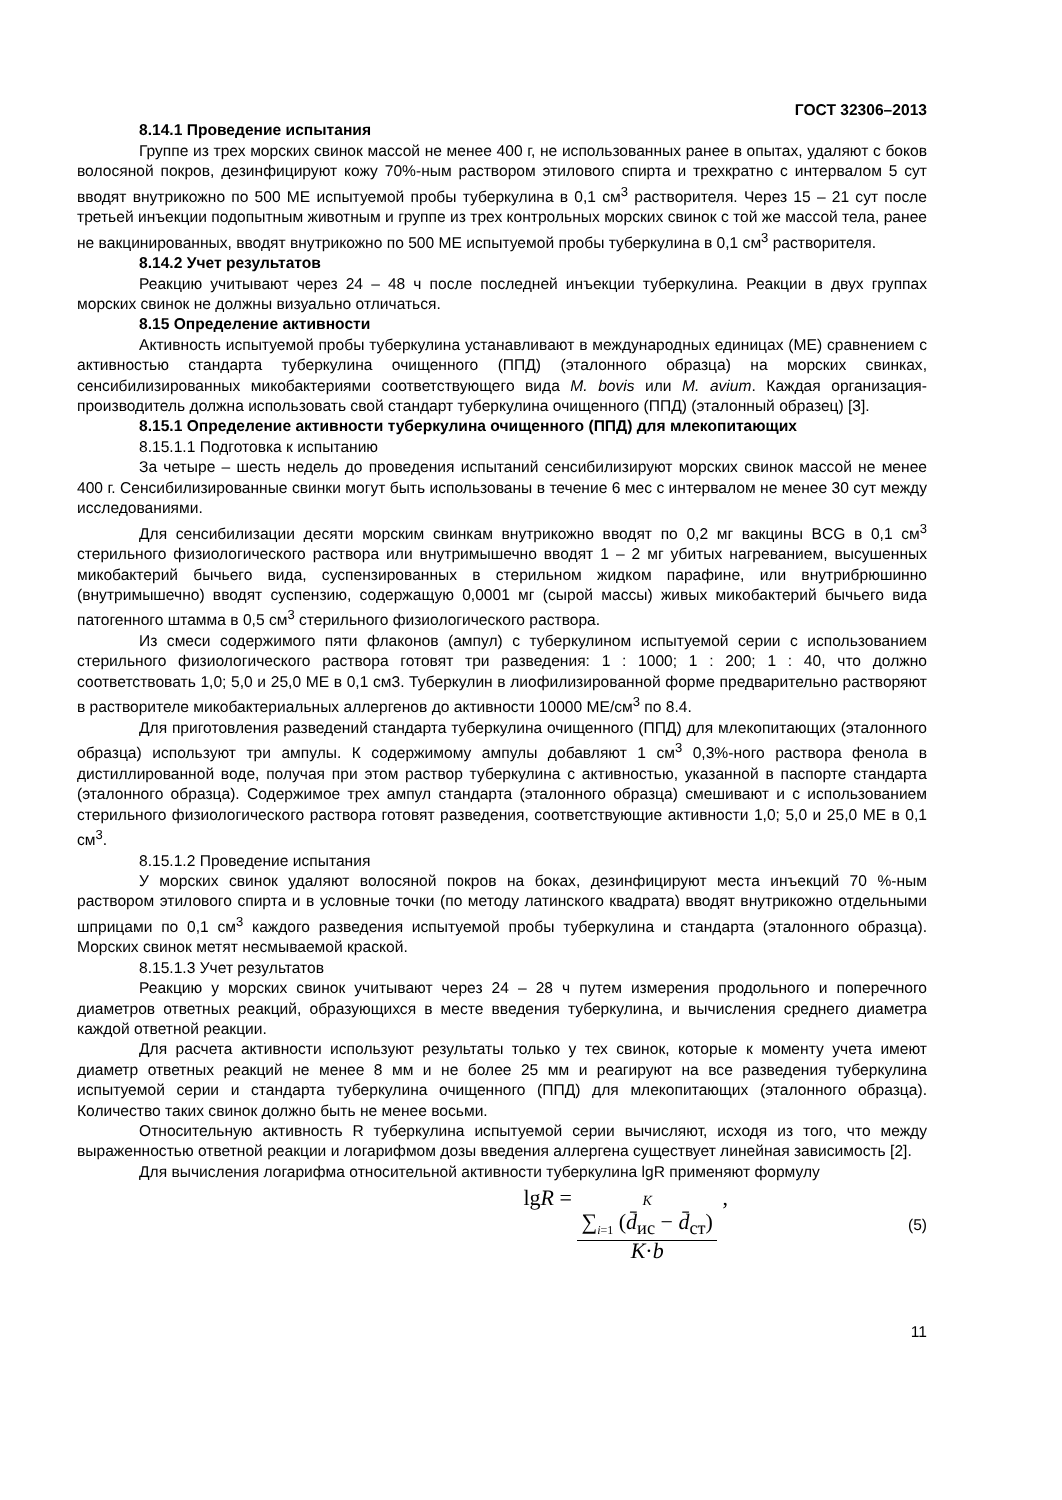ГОСТ 32306–2013
8.14.1 Проведение испытания
Группе из трех морских свинок массой не менее 400 г, не использованных ранее в опытах, удаляют с боков волосяной покров, дезинфицируют кожу 70%-ным раствором этилового спирта и трехкратно с интервалом 5 сут вводят внутрикожно по 500 МЕ испытуемой пробы туберкулина в 0,1 см<sup>3</sup> растворителя. Через 15 – 21 сут после третьей инъекции подопытным животным и группе из трех контрольных морских свинок с той же массой тела, ранее не вакцинированных, вводят внутрикожно по 500 МЕ испытуемой пробы туберкулина в 0,1 см<sup>3</sup> растворителя.
8.14.2 Учет результатов
Реакцию учитывают через 24 – 48 ч после последней инъекции туберкулина. Реакции в двух группах морских свинок не должны визуально отличаться.
8.15 Определение активности
Активность испытуемой пробы туберкулина устанавливают в международных единицах (МЕ) сравнением с активностью стандарта туберкулина очищенного (ППД) (эталонного образца) на морских свинках, сенсибилизированных микобактериями соответствующего вида M. bovis или M. avium. Каждая организация-производитель должна использовать свой стандарт туберкулина очищенного (ППД) (эталонный образец) [3].
8.15.1 Определение активности туберкулина очищенного (ППД) для млекопитающих
8.15.1.1 Подготовка к испытанию
За четыре – шесть недель до проведения испытаний сенсибилизируют морских свинок массой не менее 400 г. Сенсибилизированные свинки могут быть использованы в течение 6 мес с интервалом не менее 30 сут между исследованиями.
Для сенсибилизации десяти морским свинкам внутрикожно вводят по 0,2 мг вакцины BCG в 0,1 см<sup>3</sup> стерильного физиологического раствора или внутримышечно вводят 1 – 2 мг убитых нагреванием, высушенных микобактерий бычьего вида, суспензированных в стерильном жидком парафине, или внутрибрюшинно (внутримышечно) вводят суспензию, содержащую 0,0001 мг (сырой массы) живых микобактерий бычьего вида патогенного штамма в 0,5 см<sup>3</sup> стерильного физиологического раствора.
Из смеси содержимого пяти флаконов (ампул) с туберкулином испытуемой серии с использованием стерильного физиологического раствора готовят три разведения: 1 : 1000; 1 : 200; 1 : 40, что должно соответствовать 1,0; 5,0 и 25,0 МЕ в 0,1 см3. Туберкулин в лиофилизированной форме предварительно растворяют в растворителе микобактериальных аллергенов до активности 10000 МЕ/см<sup>3</sup> по 8.4.
Для приготовления разведений стандарта туберкулина очищенного (ППД) для млекопитающих (эталонного образца) используют три ампулы. К содержимому ампулы добавляют 1 см<sup>3</sup> 0,3%-ного раствора фенола в дистиллированной воде, получая при этом раствор туберкулина с активностью, указанной в паспорте стандарта (эталонного образца). Содержимое трех ампул стандарта (эталонного образца) смешивают и с использованием стерильного физиологического раствора готовят разведения, соответствующие активности 1,0; 5,0 и 25,0 МЕ в 0,1 см<sup>3</sup>.
8.15.1.2 Проведение испытания
У морских свинок удаляют волосяной покров на боках, дезинфицируют места инъекций 70 %-ным раствором этилового спирта и в условные точки (по методу латинского квадрата) вводят внутрикожно отдельными шприцами по 0,1 см<sup>3</sup> каждого разведения испытуемой пробы туберкулина и стандарта (эталонного образца). Морских свинок метят несмываемой краской.
8.15.1.3 Учет результатов
Реакцию у морских свинок учитывают через 24 – 28 ч путем измерения продольного и поперечного диаметров ответных реакций, образующихся в месте введения туберкулина, и вычисления среднего диаметра каждой ответной реакции.
Для расчета активности используют результаты только у тех свинок, которые к моменту учета имеют диаметр ответных реакций не менее 8 мм и не более 25 мм и реагируют на все разведения туберкулина испытуемой серии и стандарта туберкулина очищенного (ППД) для млекопитающих (эталонного образца). Количество таких свинок должно быть не менее восьми.
Относительную активность R туберкулина испытуемой серии вычисляют, исходя из того, что между выраженностью ответной реакции и логарифмом дозы введения аллергена существует линейная зависимость [2].
Для вычисления логарифма относительной активности туберкулина lgR применяют формулу
lgR = K
∑<sub>i=1</sub> (d̄<sub>ис</sub> − d̄<sub>ст</sub>) K·b , (5)
11